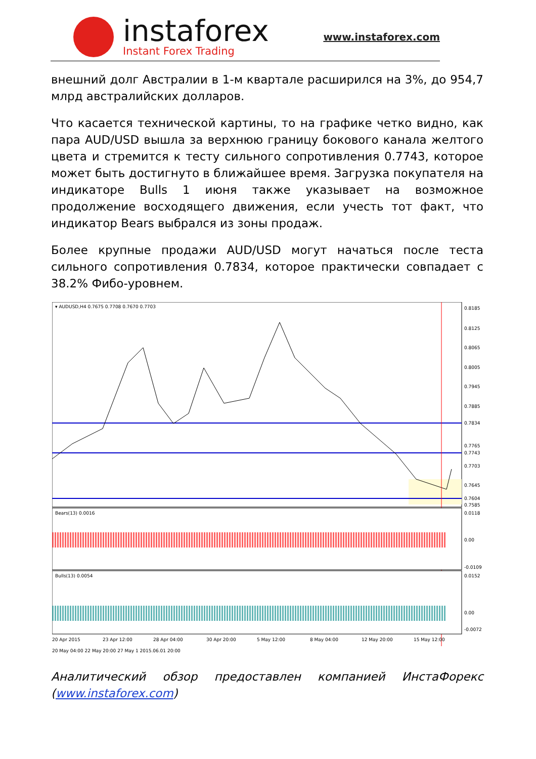instaforex
Instant Forex Trading
www.instaforex.com
внешний долг Австралии в 1-м квартале расширился на 3%, до 954,7 млрд австралийских долларов.
Что касается технической картины, то на графике четко видно, как пара AUD/USD вышла за верхнюю границу бокового канала желтого цвета и стремится к тесту сильного сопротивления 0.7743, которое может быть достигнуто в ближайшее время. Загрузка покупателя на индикаторе Bulls 1 июня также указывает на возможное продолжение восходящего движения, если учесть тот факт, что индикатор Bears выбрался из зоны продаж.
Более крупные продажи AUD/USD могут начаться после теста сильного сопротивления 0.7834, которое практически совпадает с 38.2% Фибо-уровнем.
▾ AUDUSD,H4 0.7675 0.7708 0.7670 0.7703
0.8185
0.8125
0.8065
0.8005
0.7945
0.7885
0.7834
0.7765
0.7743
0.7703
0.7645
0.7604
0.7585
Bears(13) 0.0016
0.0118
0.00
-0.0109
Bulls(13) 0.0054
0.0152
0.00
-0.0072
20 Apr 2015
23 Apr 12:00
28 Apr 04:00
30 Apr 20:00
5 May 12:00
8 May 04:00
12 May 20:00
15 May 12:00
20 May 04:00 22 May 20:00 27 May 1 2015.06.01 20:00
Аналитический обзор предоставлен компанией ИнстаФорекс (www.instaforex.com)